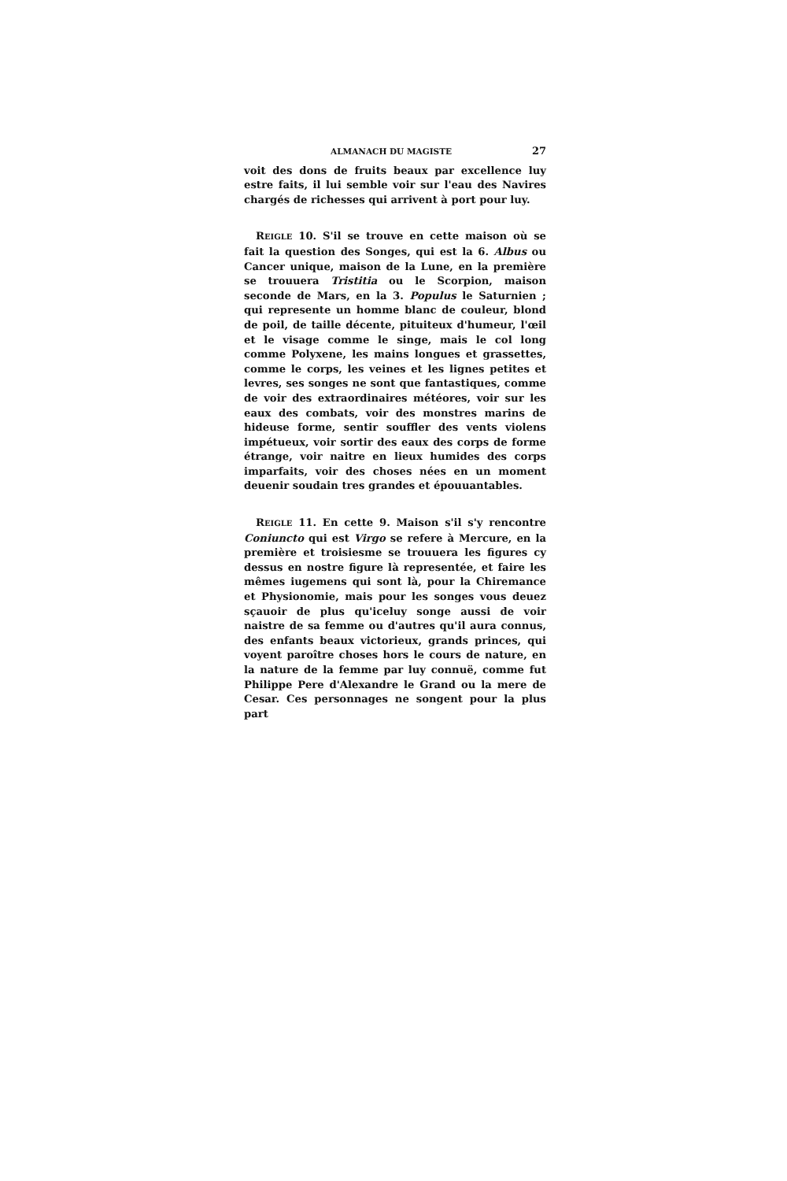ALMANACH DU MAGISTE 27
voit des dons de fruits beaux par excellence luy estre faits, il lui semble voir sur l'eau des Navires chargés de richesses qui arrivent à port pour luy.
REIGLE 10. S'il se trouve en cette maison où se fait la question des Songes, qui est la 6. Albus ou Cancer unique, maison de la Lune, en la première se trouuera Tristitia ou le Scorpion, maison seconde de Mars, en la 3. Populus le Saturnien ; qui represente un homme blanc de couleur, blond de poil, de taille décente, pituiteux d'humeur, l'œil et le visage comme le singe, mais le col long comme Polyxene, les mains longues et grassettes, comme le corps, les veines et les lignes petites et levres, ses songes ne sont que fantastiques, comme de voir des extraordinaires météores, voir sur les eaux des combats, voir des monstres marins de hideuse forme, sentir souffler des vents violens impétueux, voir sortir des eaux des corps de forme étrange, voir naitre en lieux humides des corps imparfaits, voir des choses nées en un moment deuenir soudain tres grandes et épouuantables.
REIGLE 11. En cette 9. Maison s'il s'y rencontre Coniuncto qui est Virgo se refere à Mercure, en la première et troisiesme se trouuera les figures cy dessus en nostre figure là representée, et faire les mêmes iugemens qui sont là, pour la Chiremance et Physionomie, mais pour les songes vous deuez sçauoir de plus qu'iceluy songe aussi de voir naistre de sa femme ou d'autres qu'il aura connus, des enfants beaux victorieux, grands princes, qui voyent paroître choses hors le cours de nature, en la nature de la femme par luy connuë, comme fut Philippe Pere d'Alexandre le Grand ou la mere de Cesar. Ces personnages ne songent pour la plus part